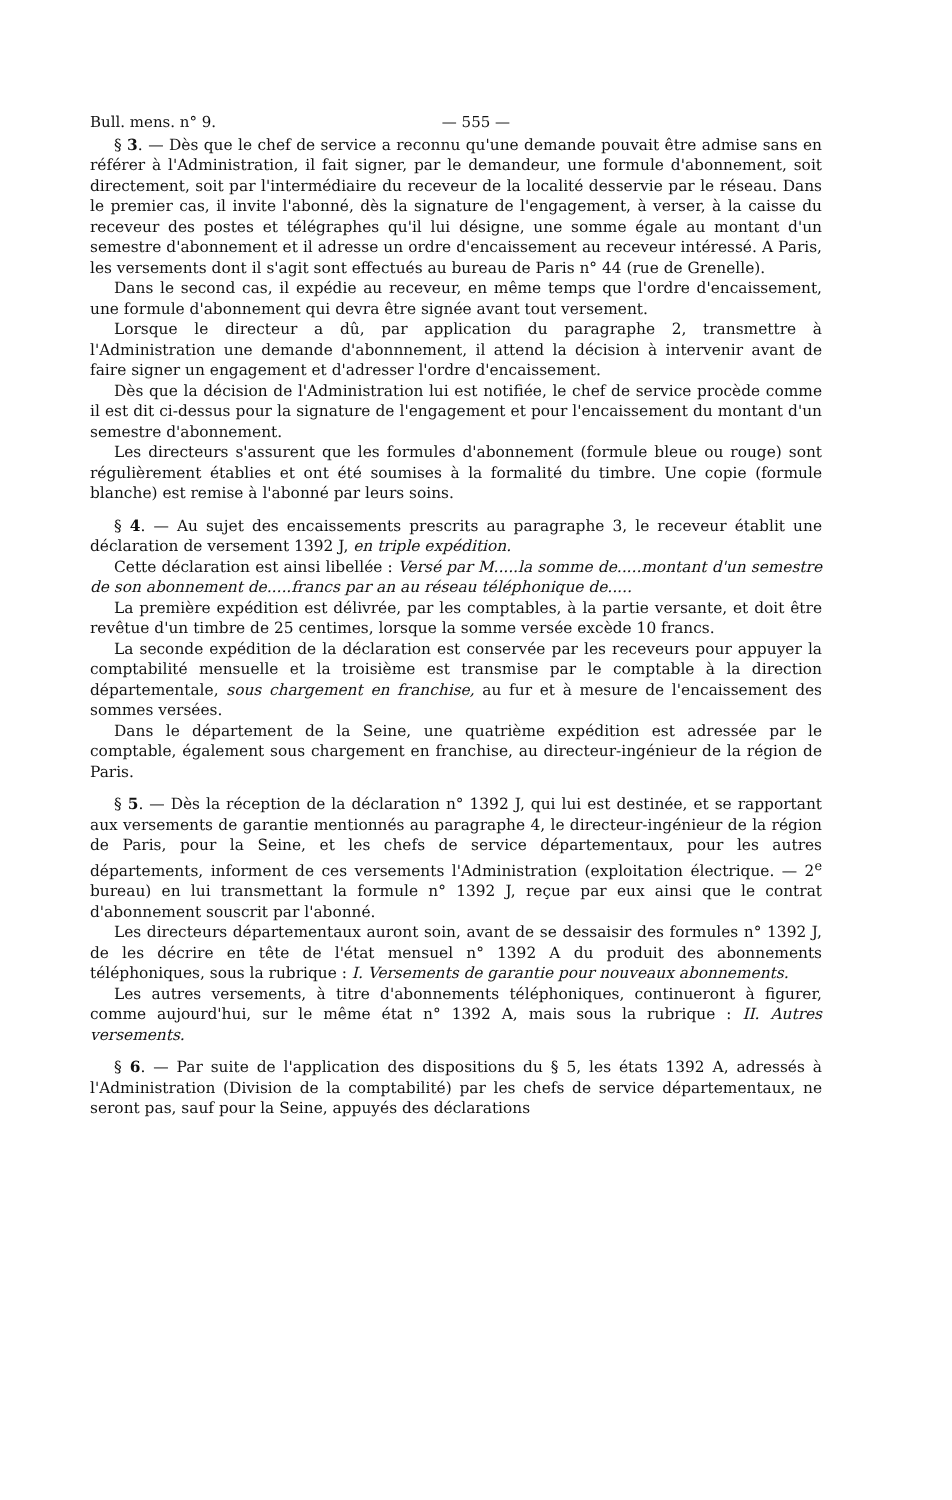Bull. mens. n° 9. — 555 —
§ 3. — Dès que le chef de service a reconnu qu'une demande pouvait être admise sans en référer à l'Administration, il fait signer, par le demandeur, une formule d'abonnement, soit directement, soit par l'intermédiaire du receveur de la localité desservie par le réseau. Dans le premier cas, il invite l'abonné, dès la signature de l'engagement, à verser, à la caisse du receveur des postes et télégraphes qu'il lui désigne, une somme égale au montant d'un semestre d'abonnement et il adresse un ordre d'encaissement au receveur intéressé. A Paris, les versements dont il s'agit sont effectués au bureau de Paris n° 44 (rue de Grenelle).
Dans le second cas, il expédie au receveur, en même temps que l'ordre d'encaissement, une formule d'abonnement qui devra être signée avant tout versement.
Lorsque le directeur a dû, par application du paragraphe 2, transmettre à l'Administration une demande d'abonnnement, il attend la décision à intervenir avant de faire signer un engagement et d'adresser l'ordre d'encaissement.
Dès que la décision de l'Administration lui est notifiée, le chef de service procède comme il est dit ci-dessus pour la signature de l'engagement et pour l'encaissement du montant d'un semestre d'abonnement.
Les directeurs s'assurent que les formules d'abonnement (formule bleue ou rouge) sont régulièrement établies et ont été soumises à la formalité du timbre. Une copie (formule blanche) est remise à l'abonné par leurs soins.
§ 4. — Au sujet des encaissements prescrits au paragraphe 3, le receveur établit une déclaration de versement 1392 J, en triple expédition.
Cette déclaration est ainsi libellée : Versé par M.....la somme de.....montant d'un semestre de son abonnement de.....francs par an au réseau téléphonique de.....
La première expédition est délivrée, par les comptables, à la partie versante, et doit être revêtue d'un timbre de 25 centimes, lorsque la somme versée excède 10 francs.
La seconde expédition de la déclaration est conservée par les receveurs pour appuyer la comptabilité mensuelle et la troisième est transmise par le comptable à la direction départementale, sous chargement en franchise, au fur et à mesure de l'encaissement des sommes versées.
Dans le département de la Seine, une quatrième expédition est adressée par le comptable, également sous chargement en franchise, au directeur-ingénieur de la région de Paris.
§ 5. — Dès la réception de la déclaration n° 1392 J, qui lui est destinée, et se rapportant aux versements de garantie mentionnés au paragraphe 4, le directeur-ingénieur de la région de Paris, pour la Seine, et les chefs de service départementaux, pour les autres départements, informent de ces versements l'Administration (exploitation électrique. — 2<sup>e</sup> bureau) en lui transmettant la formule n° 1392 J, reçue par eux ainsi que le contrat d'abonnement souscrit par l'abonné.
Les directeurs départementaux auront soin, avant de se dessaisir des formules n° 1392 J, de les décrire en tête de l'état mensuel n° 1392 A du produit des abonnements téléphoniques, sous la rubrique : I. Versements de garantie pour nouveaux abonnements.
Les autres versements, à titre d'abonnements téléphoniques, continueront à figurer, comme aujourd'hui, sur le même état n° 1392 A, mais sous la rubrique : II. Autres versements.
§ 6. — Par suite de l'application des dispositions du § 5, les états 1392 A, adressés à l'Administration (Division de la comptabilité) par les chefs de service départementaux, ne seront pas, sauf pour la Seine, appuyés des déclarations